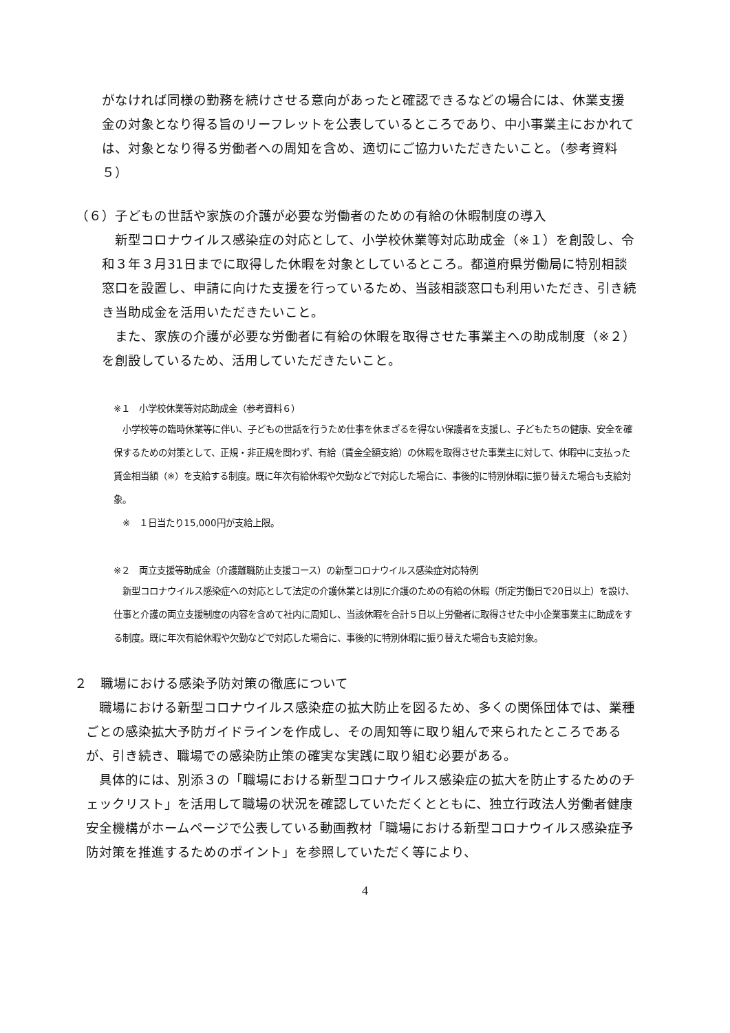がなければ同様の勤務を続けさせる意向があったと確認できるなどの場合には、休業支援金の対象となり得る旨のリーフレットを公表しているところであり、中小事業主におかれては、対象となり得る労働者への周知を含め、適切にご協力いただきたいこと。（参考資料５）
（６）子どもの世話や家族の介護が必要な労働者のための有給の休暇制度の導入
　新型コロナウイルス感染症の対応として、小学校休業等対応助成金（※１）を創設し、令和３年３月31日までに取得した休暇を対象としているところ。都道府県労働局に特別相談窓口を設置し、申請に向けた支援を行っているため、当該相談窓口も利用いただき、引き続き当助成金を活用いただきたいこと。
　また、家族の介護が必要な労働者に有給の休暇を取得させた事業主への助成制度（※２）を創設しているため、活用していただきたいこと。
※１　小学校休業等対応助成金（参考資料６）
　小学校等の臨時休業等に伴い、子どもの世話を行うため仕事を休まざるを得ない保護者を支援し、子どもたちの健康、安全を確保するための対策として、正規・非正規を問わず、有給（賃金全額支給）の休暇を取得させた事業主に対して、休暇中に支払った賃金相当額（※）を支給する制度。既に年次有給休暇や欠勤などで対応した場合に、事後的に特別休暇に振り替えた場合も支給対象。
　※　１日当たり15,000円が支給上限。
※２　両立支援等助成金（介護離職防止支援コース）の新型コロナウイルス感染症対応特例
　新型コロナウイルス感染症への対応として法定の介護休業とは別に介護のための有給の休暇（所定労働日で20日以上）を設け、仕事と介護の両立支援制度の内容を含めて社内に周知し、当該休暇を合計５日以上労働者に取得させた中小企業事業主に助成をする制度。既に年次有給休暇や欠勤などで対応した場合に、事後的に特別休暇に振り替えた場合も支給対象。
２　職場における感染予防対策の徹底について
　職場における新型コロナウイルス感染症の拡大防止を図るため、多くの関係団体では、業種ごとの感染拡大予防ガイドラインを作成し、その周知等に取り組んで来られたところであるが、引き続き、職場での感染防止策の確実な実践に取り組む必要がある。
　具体的には、別添３の「職場における新型コロナウイルス感染症の拡大を防止するためのチェックリスト」を活用して職場の状況を確認していただくとともに、独立行政法人労働者健康安全機構がホームページで公表している動画教材「職場における新型コロナウイルス感染症予防対策を推進するためのポイント」を参照していただく等により、
4